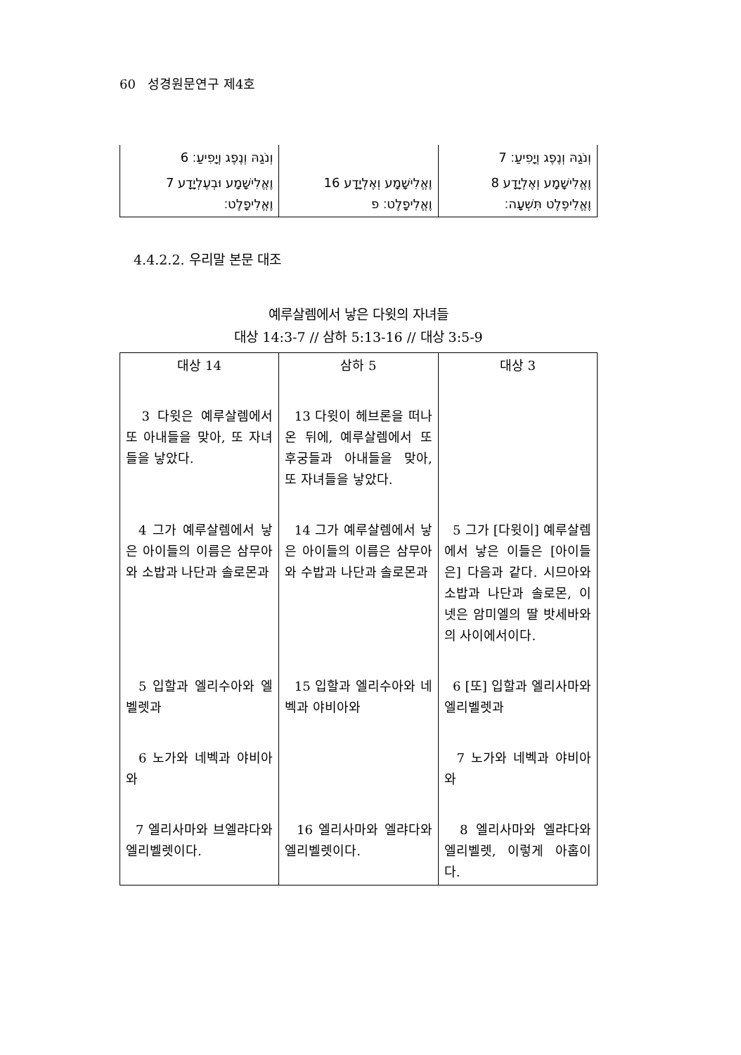60 성경원문연구 제4호
| וְנֹגַהּ וְנֶפֶג וְיָפִיעַ׃ 6 | | וְנֹגַהּ וְנֶפֶג וְיָפִיעַ׃ 7 |
| וֶאֱלִישָׁמָע וּבְעֶלְיָדָע 7 וֶאֱלִיפָלֶט׃ | וֶאֱלִישָׁמָע וְאֶלְיָדָע 16 וֶאֱלִיפָלֶט׃ פ | וֶאֱלִישָׁמָע וְאֶלְיָדָע 8 וֶאֱלִיפֶלֶט תִּשְׁעָה׃ |
4.4.2.2. 우리말 본문 대조
예루살렘에서 낳은 다윗의 자녀들
대상 14:3-7 // 삼하 5:13-16 // 대상 3:5-9
| 대상 14 | 삼하 5 | 대상 3 |
| --- | --- | --- |
| 3 다윗은 예루살렘에서 또 아내들을 맞아, 또 자녀들을 낳았다. | 13 다윗이 헤브론을 떠나온 뒤에, 예루살렘에서 또 후궁들과 아내들을 맞아, 또 자녀들을 낳았다. | |
| 4 그가 예루살렘에서 낳은 아이들의 이름은 삼무아와 소밥과 나단과 솔로몬과 | 14 그가 예루살렘에서 낳은 아이들의 이름은 삼무아와 수밥과 나단과 솔로몬과 | 5 그가 [다윗이] 예루살렘에서 낳은 이들은 [아이들은] 다음과 같다. 시므아와 소밥과 나단과 솔로몬, 이 넷은 암미엘의 딸 밧세바와의 사이에서이다. |
| 5 입할과 엘리수아와 엘벨렛과 | 15 입할과 엘리수아와 네벡과 야비아와 | 6 [또] 입할과 엘리사마와 엘리벨렛과 |
| 6 노가와 네벡과 야비아와 | | 7 노가와 네벡과 야비아와 |
| 7 엘리사마와 브엘랴다와 엘리벨렛이다. | 16 엘리사마와 엘랴다와 엘리벨렛이다. | 8 엘리사마와 엘랴다와 엘리벨렛, 이렇게 아홉이다. |